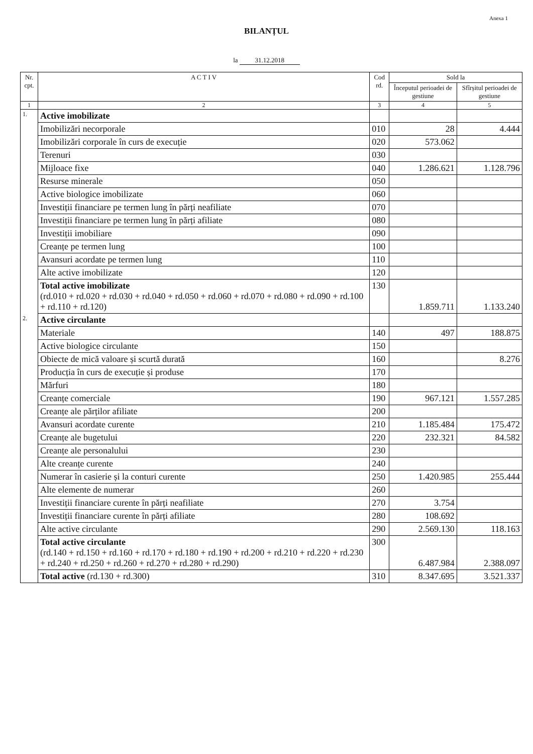Anexa 1
BILANȚUL
la 31.12.2018
| Nr. cpt. | A C T I V | Cod rd. | Sold la | |
| --- | --- | --- | --- | --- |
| | | | Începutul perioadei de gestiune | Sfîrșitul perioadei de gestiune |
| 1 | 2 | 3 | 4 | 5 |
| 1. | Active imobilizate | | | |
| | Imobilizări necorporale | 010 | 28 | 4.444 |
| | Imobilizări corporale în curs de execuție | 020 | 573.062 | |
| | Terenuri | 030 | | |
| | Mijloace fixe | 040 | 1.286.621 | 1.128.796 |
| | Resurse minerale | 050 | | |
| | Active biologice imobilizate | 060 | | |
| | Investiții financiare pe termen lung în părți neafiliate | 070 | | |
| | Investiții financiare pe termen lung în părți afiliate | 080 | | |
| | Investiții imobiliare | 090 | | |
| | Creanțe pe termen lung | 100 | | |
| | Avansuri acordate pe termen lung | 110 | | |
| | Alte active imobilizate | 120 | | |
| | Total active imobilizate (rd.010 + rd.020 + rd.030 + rd.040 + rd.050 + rd.060 + rd.070 + rd.080 + rd.090 + rd.100 + rd.110 + rd.120) | 130 | 1.859.711 | 1.133.240 |
| 2. | Active circulante | | | |
| | Materiale | 140 | 497 | 188.875 |
| | Active biologice circulante | 150 | | |
| | Obiecte de mică valoare și scurtă durată | 160 | | 8.276 |
| | Producția în curs de execuție și produse | 170 | | |
| | Mărfuri | 180 | | |
| | Creanțe comerciale | 190 | 967.121 | 1.557.285 |
| | Creanțe ale părților afiliate | 200 | | |
| | Avansuri acordate curente | 210 | 1.185.484 | 175.472 |
| | Creanțe ale bugetului | 220 | 232.321 | 84.582 |
| | Creanțe ale personalului | 230 | | |
| | Alte creanțe curente | 240 | | |
| | Numerar în casierie și la conturi curente | 250 | 1.420.985 | 255.444 |
| | Alte elemente de numerar | 260 | | |
| | Investiții financiare curente în părți neafiliate | 270 | 3.754 | |
| | Investiții financiare curente în părți afiliate | 280 | 108.692 | |
| | Alte active circulante | 290 | 2.569.130 | 118.163 |
| | Total active circulante (rd.140 + rd.150 + rd.160 + rd.170 + rd.180 + rd.190 + rd.200 + rd.210 + rd.220 + rd.230 + rd.240 + rd.250 + rd.260 + rd.270 + rd.280 + rd.290) | 300 | 6.487.984 | 2.388.097 |
| | Total active (rd.130 + rd.300) | 310 | 8.347.695 | 3.521.337 |